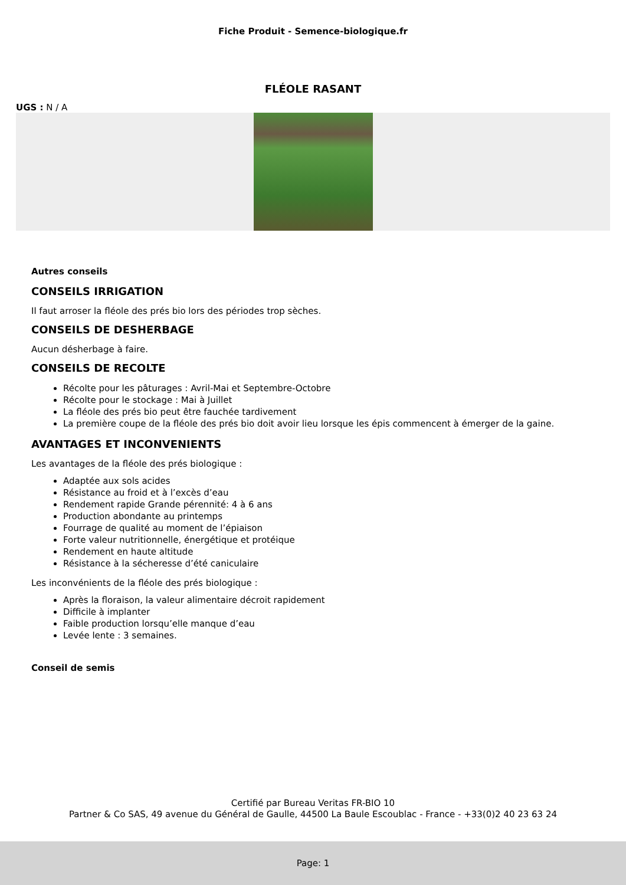Fiche Produit - Semence-biologique.fr
FLÉOLE RASANT
UGS : N / A
Autres conseils
CONSEILS IRRIGATION
Il faut arroser la fléole des prés bio lors des périodes trop sèches.
CONSEILS DE DESHERBAGE
Aucun désherbage à faire.
CONSEILS DE RECOLTE
Récolte pour les pâturages : Avril-Mai et Septembre-Octobre
Récolte pour le stockage : Mai à Juillet
La fléole des prés bio peut être fauchée tardivement
La première coupe de la fléole des prés bio doit avoir lieu lorsque les épis commencent à émerger de la gaine.
AVANTAGES ET INCONVENIENTS
Les avantages de la fléole des prés biologique :
Adaptée aux sols acides
Résistance au froid et à l’excès d’eau
Rendement rapide Grande pérennité: 4 à 6 ans
Production abondante au printemps
Fourrage de qualité au moment de l’épiaison
Forte valeur nutritionnelle, énergétique et protéique
Rendement en haute altitude
Résistance à la sécheresse d’été caniculaire
Les inconvénients de la fléole des prés biologique :
Après la floraison, la valeur alimentaire décroit rapidement
Difficile à implanter
Faible production lorsqu’elle manque d’eau
Levée lente : 3 semaines.
Conseil de semis
Certifié par Bureau Veritas FR-BIO 10
Partner & Co SAS, 49 avenue du Général de Gaulle, 44500 La Baule Escoublac - France - +33(0)2 40 23 63 24
Page: 1